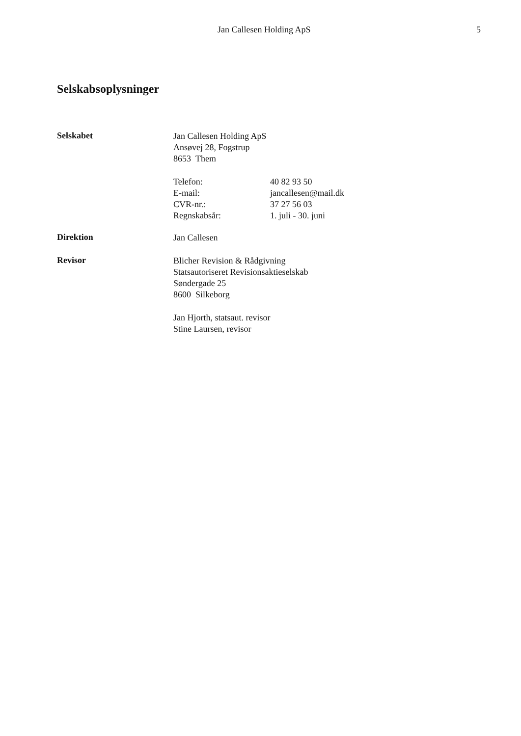Jan Callesen Holding ApS 5
Selskabsoplysninger
Selskabet
Jan Callesen Holding ApS
Ansøvej 28, Fogstrup
8653 Them
Telefon: 40 82 93 50
E-mail: jancallesen@mail.dk
CVR-nr.: 37 27 56 03
Regnskabsår: 1. juli - 30. juni
Direktion Jan Callesen
Revisor
Blicher Revision & Rådgivning
Statsautoriseret Revisionsaktieselskab
Søndergade 25
8600 Silkeborg
Jan Hjorth, statsaut. revisor
Stine Laursen, revisor